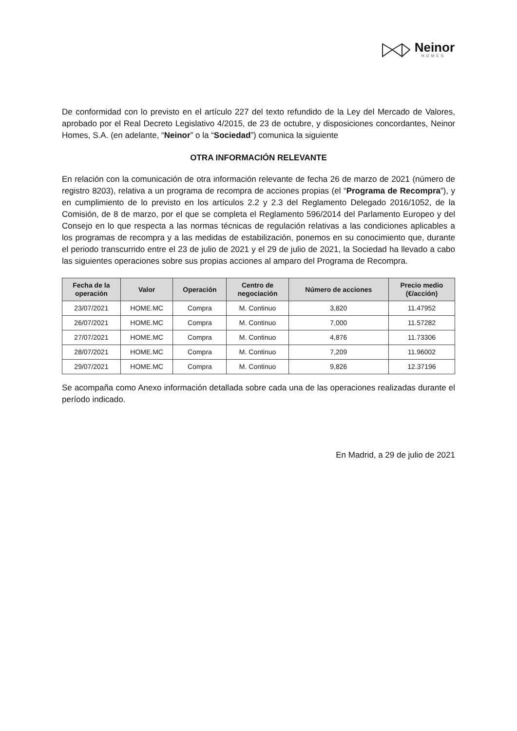Neinor
HOMES
De conformidad con lo previsto en el artículo 227 del texto refundido de la Ley del Mercado de Valores, aprobado por el Real Decreto Legislativo 4/2015, de 23 de octubre, y disposiciones concordantes, Neinor Homes, S.A. (en adelante, “Neinor” o la “Sociedad”) comunica la siguiente
OTRA INFORMACIÓN RELEVANTE
En relación con la comunicación de otra información relevante de fecha 26 de marzo de 2021 (número de registro 8203), relativa a un programa de recompra de acciones propias (el “Programa de Recompra”), y en cumplimiento de lo previsto en los artículos 2.2 y 2.3 del Reglamento Delegado 2016/1052, de la Comisión, de 8 de marzo, por el que se completa el Reglamento 596/2014 del Parlamento Europeo y del Consejo en lo que respecta a las normas técnicas de regulación relativas a las condiciones aplicables a los programas de recompra y a las medidas de estabilización, ponemos en su conocimiento que, durante el periodo transcurrido entre el 23 de julio de 2021 y el 29 de julio de 2021, la Sociedad ha llevado a cabo las siguientes operaciones sobre sus propias acciones al amparo del Programa de Recompra.
| Fecha de la operación | Valor | Operación | Centro de negociación | Número de acciones | Precio medio (€/acción) |
| --- | --- | --- | --- | --- | --- |
| 23/07/2021 | HOME.MC | Compra | M. Continuo | 3,820 | 11.47952 |
| 26/07/2021 | HOME.MC | Compra | M. Continuo | 7,000 | 11.57282 |
| 27/07/2021 | HOME.MC | Compra | M. Continuo | 4,876 | 11.73306 |
| 28/07/2021 | HOME.MC | Compra | M. Continuo | 7,209 | 11.96002 |
| 29/07/2021 | HOME.MC | Compra | M. Continuo | 9,826 | 12.37196 |
Se acompaña como Anexo información detallada sobre cada una de las operaciones realizadas durante el período indicado.
En Madrid, a 29 de julio de 2021